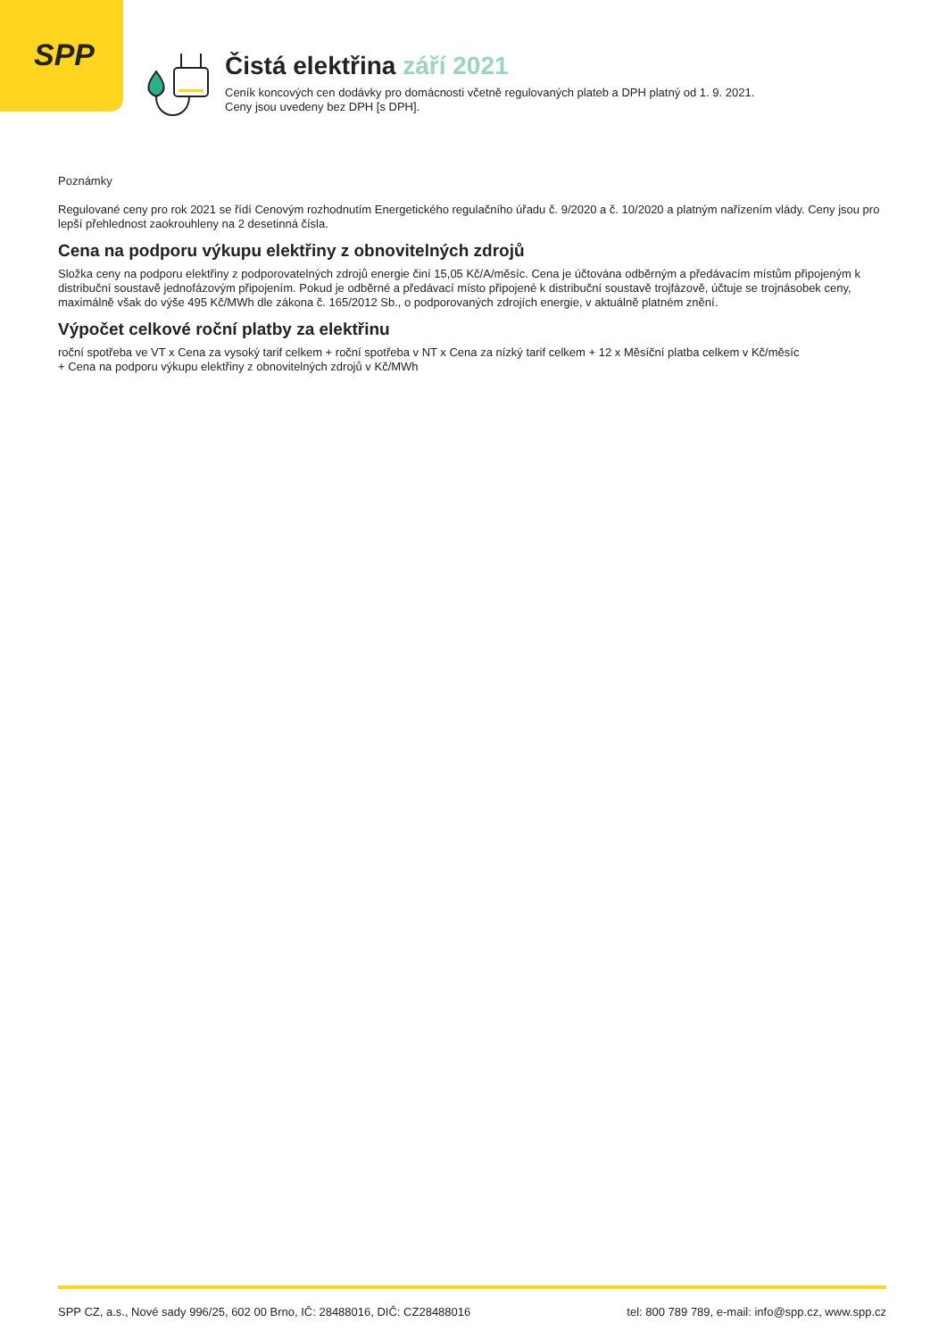SPP
Čistá elektřina září 2021
Ceník koncových cen dodávky pro domácnosti včetně regulovaných plateb a DPH platný od 1. 9. 2021.
Ceny jsou uvedeny bez DPH [s DPH].
Poznámky
Regulované ceny pro rok 2021 se řídí Cenovým rozhodnutím Energetického regulačního úřadu č. 9/2020 a č. 10/2020 a platným nařízením vlády. Ceny jsou pro lepší přehlednost zaokrouhleny na 2 desetinná čísla.
Cena na podporu výkupu elektřiny z obnovitelných zdrojů
Složka ceny na podporu elektřiny z podporovatelných zdrojů energie činí 15,05 Kč/A/měsíc. Cena je účtována odběrným a předávacím místům připojeným k distribuční soustavě jednofázovým připojením. Pokud je odběrné a předávací místo připojené k distribuční soustavě trojfázově, účtuje se trojnásobek ceny, maximálně však do výše 495 Kč/MWh dle zákona č. 165/2012 Sb., o podporovaných zdrojích energie, v aktuálně platném znění.
Výpočet celkové roční platby za elektřinu
roční spotřeba ve VT x Cena za vysoký tarif celkem + roční spotřeba v NT x Cena za nízký tarif celkem + 12 x Měsíční platba celkem v Kč/měsíc
+ Cena na podporu výkupu elektřiny z obnovitelných zdrojů v Kč/MWh
SPP CZ, a.s., Nové sady 996/25, 602 00 Brno, IČ: 28488016, DIČ: CZ28488016 tel: 800 789 789, e-mail: info@spp.cz, www.spp.cz